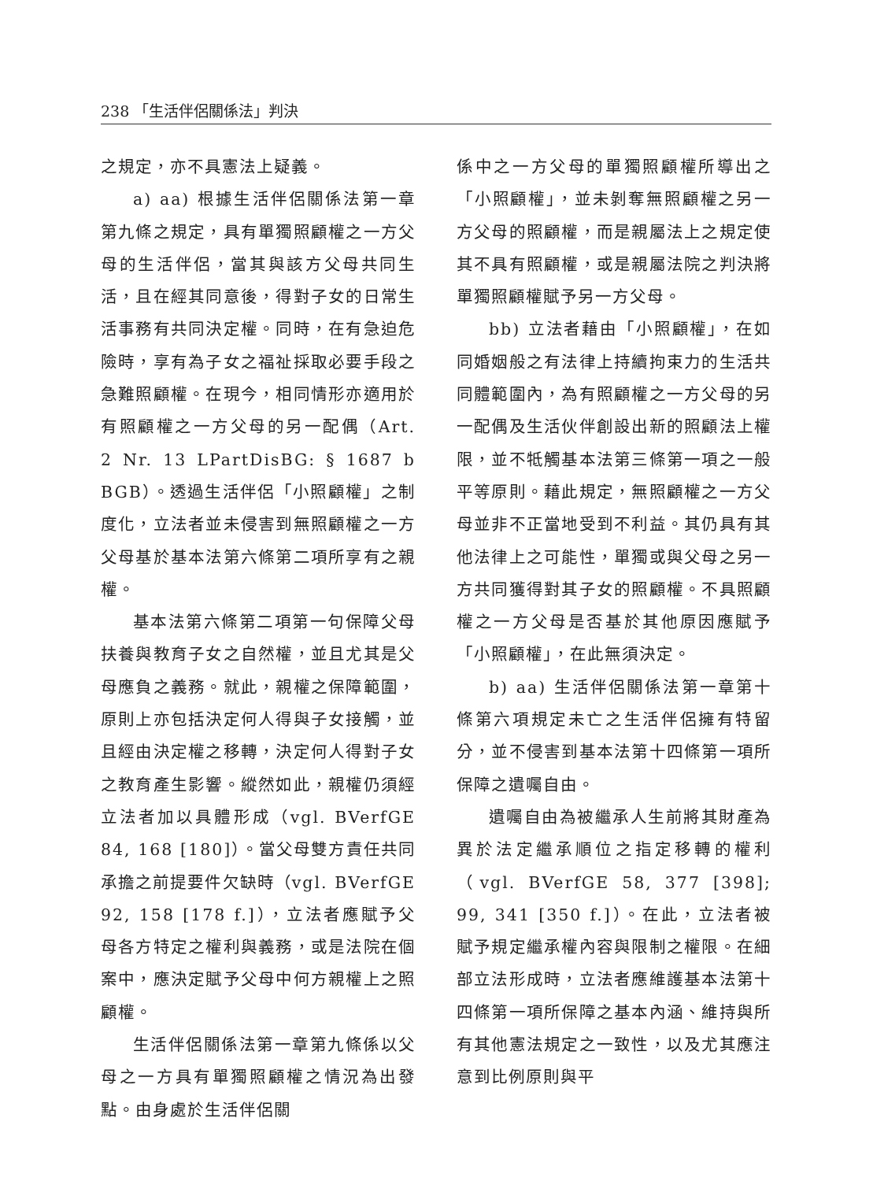238 「生活伴侶關係法」判決
之規定，亦不具憲法上疑義。
a) aa) 根據生活伴侶關係法第一章第九條之規定，具有單獨照顧權之一方父母的生活伴侶，當其與該方父母共同生活，且在經其同意後，得對子女的日常生活事務有共同決定權。同時，在有急迫危險時，享有為子女之福祉採取必要手段之急難照顧權。在現今，相同情形亦適用於有照顧權之一方父母的另一配偶（Art. 2 Nr. 13 LPartDisBG: § 1687 b BGB）。透過生活伴侶「小照顧權」之制度化，立法者並未侵害到無照顧權之一方父母基於基本法第六條第二項所享有之親權。
基本法第六條第二項第一句保障父母扶養與教育子女之自然權，並且尤其是父母應負之義務。就此，親權之保障範圍，原則上亦包括決定何人得與子女接觸，並且經由決定權之移轉，決定何人得對子女之教育產生影響。縱然如此，親權仍須經立法者加以具體形成（vgl. BVerfGE 84, 168 [180]）。當父母雙方責任共同承擔之前提要件欠缺時（vgl. BVerfGE 92, 158 [178 f.]），立法者應賦予父母各方特定之權利與義務，或是法院在個案中，應決定賦予父母中何方親權上之照顧權。
生活伴侶關係法第一章第九條係以父母之一方具有單獨照顧權之情況為出發點。由身處於生活伴侶關
係中之一方父母的單獨照顧權所導出之「小照顧權」，並未剝奪無照顧權之另一方父母的照顧權，而是親屬法上之規定使其不具有照顧權，或是親屬法院之判決將單獨照顧權賦予另一方父母。
bb) 立法者藉由「小照顧權」，在如同婚姻般之有法律上持續拘束力的生活共同體範圍內，為有照顧權之一方父母的另一配偶及生活伙伴創設出新的照顧法上權限，並不牴觸基本法第三條第一項之一般平等原則。藉此規定，無照顧權之一方父母並非不正當地受到不利益。其仍具有其他法律上之可能性，單獨或與父母之另一方共同獲得對其子女的照顧權。不具照顧權之一方父母是否基於其他原因應賦予「小照顧權」，在此無須決定。
b) aa) 生活伴侶關係法第一章第十條第六項規定未亡之生活伴侶擁有特留分，並不侵害到基本法第十四條第一項所保障之遺囑自由。
遺囑自由為被繼承人生前將其財產為異於法定繼承順位之指定移轉的權利（vgl. BVerfGE 58, 377 [398]; 99, 341 [350 f.]）。在此，立法者被賦予規定繼承權內容與限制之權限。在細部立法形成時，立法者應維護基本法第十四條第一項所保障之基本內涵、維持與所有其他憲法規定之一致性，以及尤其應注意到比例原則與平